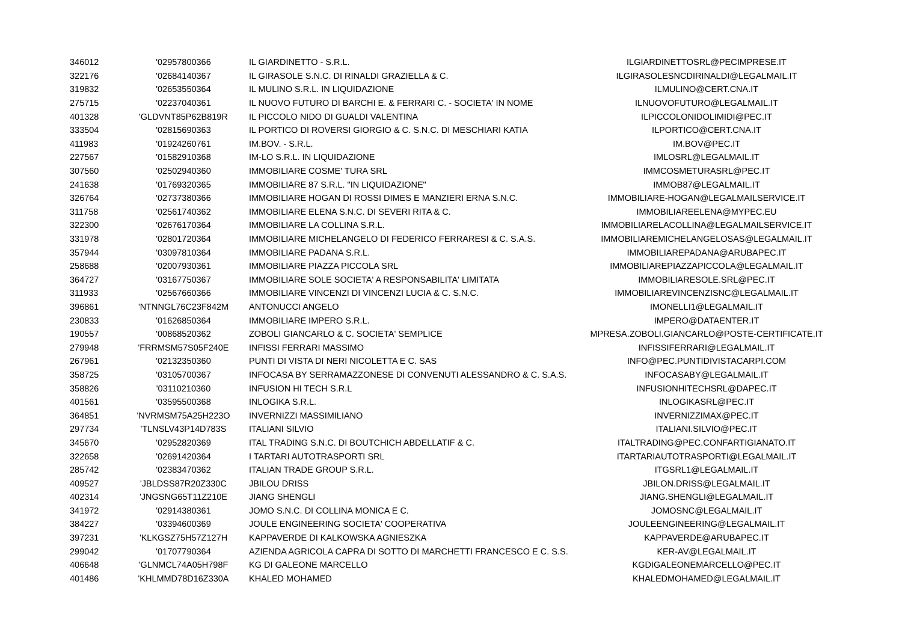| 346012 | '02957800366 | IL GIARDINETTO - S.R.L. | ILGIARDINETTOSRL@PECIMPRESE.IT |
| 322176 | '02684140367 | IL GIRASOLE S.N.C. DI RINALDI GRAZIELLA & C. | ILGIRASOLESNCDIRINALDI@LEGALMAIL.IT |
| 319832 | '02653550364 | IL MULINO S.R.L. IN LIQUIDAZIONE | ILMULINO@CERT.CNA.IT |
| 275715 | '02237040361 | IL NUOVO FUTURO DI BARCHI E. & FERRARI C. - SOCIETA' IN NOME | ILNUOVOFUTURO@LEGALMAIL.IT |
| 401328 | 'GLDVNT85P62B819R | IL PICCOLO NIDO DI GUALDI VALENTINA | ILPICCOLONIDOLIMIDI@PEC.IT |
| 333504 | '02815690363 | IL PORTICO DI ROVERSI GIORGIO & C. S.N.C. DI MESCHIARI KATIA | ILPORTICO@CERT.CNA.IT |
| 411983 | '01924260761 | IM.BOV. - S.R.L. | IM.BOV@PEC.IT |
| 227567 | '01582910368 | IM-LO S.R.L. IN LIQUIDAZIONE | IMLOSRL@LEGALMAIL.IT |
| 307560 | '02502940360 | IMMOBILIARE COSME' TURA SRL | IMMCOSMETURASRL@PEC.IT |
| 241638 | '01769320365 | IMMOBILIARE 87 S.R.L. "IN LIQUIDAZIONE" | IMMOB87@LEGALMAIL.IT |
| 326764 | '02737380366 | IMMOBILIARE HOGAN DI ROSSI DIMES E MANZIERI ERNA S.N.C. | IMMOBILIARE-HOGAN@LEGALMAILSERVICE.IT |
| 311758 | '02561740362 | IMMOBILIARE ELENA S.N.C. DI SEVERI RITA & C. | IMMOBILIAREELENA@MYPEC.EU |
| 322300 | '02676170364 | IMMOBILIARE LA COLLINA S.R.L. | IMMOBILIARELACOLLINA@LEGALMAILSERVICE.IT |
| 331978 | '02801720364 | IMMOBILIARE MICHELANGELO DI FEDERICO FERRARESI & C. S.A.S. | IMMOBILIAREMICHELANGELOSAS@LEGALMAIL.IT |
| 357944 | '03097810364 | IMMOBILIARE PADANA S.R.L. | IMMOBILIAREPADANA@ARUBAPEC.IT |
| 258688 | '02007930361 | IMMOBILIARE PIAZZA PICCOLA SRL | IMMOBILIAREPIAZZAPICCOLA@LEGALMAIL.IT |
| 364727 | '03167750367 | IMMOBILIARE SOLE SOCIETA' A RESPONSABILITA' LIMITATA | IMMOBILIARESOLE.SRL@PEC.IT |
| 311933 | '02567660366 | IMMOBILIARE VINCENZI DI VINCENZI LUCIA & C. S.N.C. | IMMOBILIAREVINCENZISNC@LEGALMAIL.IT |
| 396861 | 'NTNNGL76C23F842M | ANTONUCCI ANGELO | IMONELLI1@LEGALMAIL.IT |
| 230833 | '01626850364 | IMMOBILIARE IMPERO S.R.L. | IMPERO@DATAENTER.IT |
| 190557 | '00868520362 | ZOBOLI GIANCARLO & C. SOCIETA' SEMPLICE | MPRESA.ZOBOLI.GIANCARLO@POSTE-CERTIFICATE.IT |
| 279948 | 'FRRMSM57S05F240E | INFISSI FERRARI MASSIMO | INFISSIFERRARI@LEGALMAIL.IT |
| 267961 | '02132350360 | PUNTI DI VISTA DI NERI NICOLETTA E C. SAS | INFO@PEC.PUNTIDIVISTACARPI.COM |
| 358725 | '03105700367 | INFOCASA BY SERRAMAZZONESE DI CONVENUTI ALESSANDRO & C. S.A.S. | INFOCASABY@LEGALMAIL.IT |
| 358826 | '03110210360 | INFUSION HI TECH S.R.L | INFUSIONHITECHSRL@DAPEC.IT |
| 401561 | '03595500368 | INLOGIKA S.R.L. | INLOGIKASRL@PEC.IT |
| 364851 | 'NVRMSM75A25H223O | INVERNIZZI MASSIMILIANO | INVERNIZZIMAX@PEC.IT |
| 297734 | 'TLNSLV43P14D783S | ITALIANI SILVIO | ITALIANI.SILVIO@PEC.IT |
| 345670 | '02952820369 | ITAL TRADING S.N.C. DI BOUTCHICH ABDELLATIF & C. | ITALTRADING@PEC.CONFARTIGIANATO.IT |
| 322658 | '02691420364 | I TARTARI AUTOTRASPORTI SRL | ITARTARIAUTOTRASPORTI@LEGALMAIL.IT |
| 285742 | '02383470362 | ITALIAN TRADE GROUP S.R.L. | ITGSRL1@LEGALMAIL.IT |
| 409527 | 'JBLDSS87R20Z330C | JBILOU DRISS | JBILON.DRISS@LEGALMAIL.IT |
| 402314 | 'JNGSNG65T11Z210E | JIANG SHENGLI | JIANG.SHENGLI@LEGALMAIL.IT |
| 341972 | '02914380361 | JOMO S.N.C. DI COLLINA MONICA E C. | JOMOSNC@LEGALMAIL.IT |
| 384227 | '03394600369 | JOULE ENGINEERING SOCIETA' COOPERATIVA | JOULEENGINEERING@LEGALMAIL.IT |
| 397231 | 'KLKGSZ75H57Z127H | KAPPAVERDE DI KALKOWSKA AGNIESZKA | KAPPAVERDE@ARUBAPEC.IT |
| 299042 | '01707790364 | AZIENDA AGRICOLA CAPRA DI SOTTO DI MARCHETTI FRANCESCO E C. S.S. | KER-AV@LEGALMAIL.IT |
| 406648 | 'GLNMCL74A05H798F | KG DI GALEONE MARCELLO | KGDIGALEONEMARCELLO@PEC.IT |
| 401486 | 'KHLMMD78D16Z330A | KHALED MOHAMED | KHALEDMOHAMED@LEGALMAIL.IT |